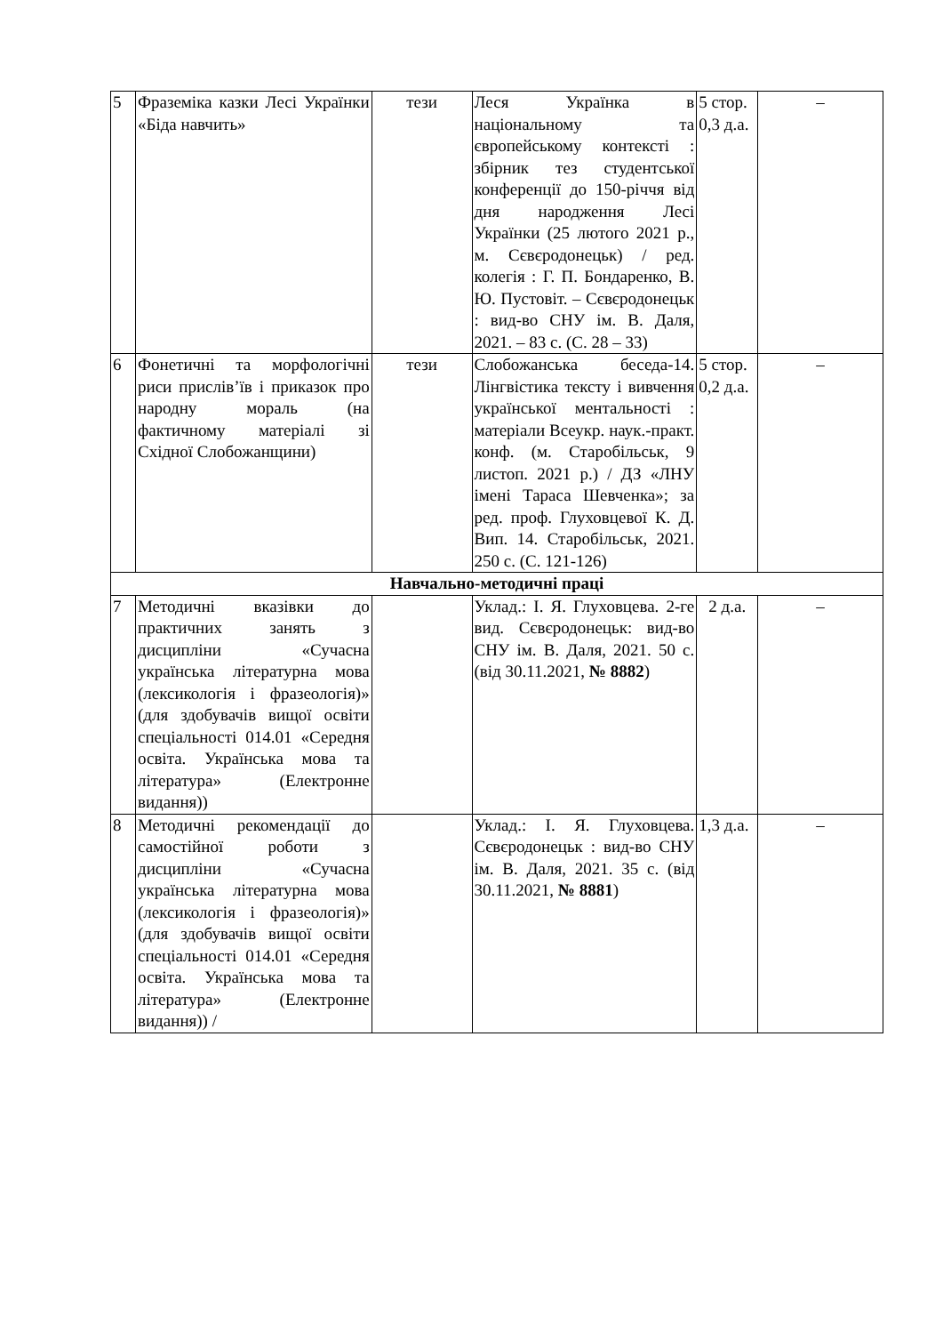| 5 | Фраземіка казки Лесі Українки «Біда навчить» | тези | Леся Українка в національному та європейському контексті : збірник тез студентської конференції до 150-річчя від дня народження Лесі Українки (25 лютого 2021 р., м. Сєвєродонецьк) / ред. колегія : Г. П. Бондаренко, В. Ю. Пустовіт. – Сєвєродонецьк : вид-во СНУ ім. В. Даля, 2021. – 83 с. (С. 28 – 33) | 5 стор. 0,3 д.а. | – |
| 6 | Фонетичні та морфологічні риси прислів’їв і приказок про народну мораль (на фактичному матеріалі зі Східної Слобожанщини) | тези | Слобожанська беседа-14. Лінгвістика тексту і вивчення української ментальності : матеріали Всеукр. наук.-практ. конф. (м. Старобільськ, 9 листоп. 2021 р.) / ДЗ «ЛНУ імені Тараса Шевченка»; за ред. проф. Глуховцевої К. Д. Вип. 14. Старобільськ, 2021. 250 с. (С. 121-126) | 5 стор. 0,2 д.а. | – |
| Навчально-методичні праці | | | | | |
| 7 | Методичні вказівки до практичних занять з дисципліни «Сучасна українська літературна мова (лексикологія і фразеологія)» (для здобувачів вищої освіти спеціальності 014.01 «Середня освіта. Українська мова та література» (Електронне видання)) | | Уклад.: І. Я. Глуховцева. 2-ге вид. Сєвєродонецьк: вид-во СНУ ім. В. Даля, 2021. 50 с. (від 30.11.2021, № 8882 ) | 2 д.а. | – |
| 8 | Методичні рекомендації до самостійної роботи з дисципліни «Сучасна українська літературна мова (лексикологія і фразеологія)» (для здобувачів вищої освіти спеціальності 014.01 «Середня освіта. Українська мова та література» (Електронне видання)) / | | Уклад.: І. Я. Глуховцева. Сєвєродонецьк : вид-во СНУ ім. В. Даля, 2021. 35 с. (від 30.11.2021, № 8881 ) | 1,3 д.а. | – |